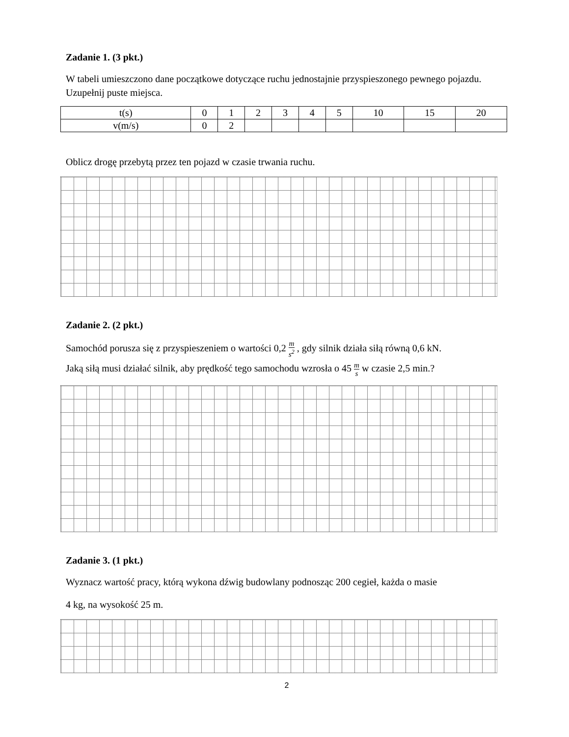Zadanie 1. (3 pkt.)
W tabeli umieszczono dane początkowe dotyczące ruchu jednostajnie przyspieszonego pewnego pojazdu. Uzupełnij puste miejsca.
| t(s) | 0 | 1 | 2 | 3 | 4 | 5 | 10 | 15 | 20 |
| v(m/s) | 0 | 2 | | | | | | | |
Oblicz drogę przebytą przez ten pojazd w czasie trwania ruchu.
Zadanie 2. (2 pkt.)
Samochód porusza się z przyspieszeniem o wartości 0,2 m s<sup>2</sup> , gdy silnik działa siłą równą 0,6 kN.
Jaką siłą musi działać silnik, aby prędkość tego samochodu wzrosła o 45 m s w czasie 2,5 min.?
Zadanie 3. (1 pkt.)
Wyznacz wartość pracy, którą wykona dźwig budowlany podnosząc 200 cegieł, każda o masie
4 kg, na wysokość 25 m.
2